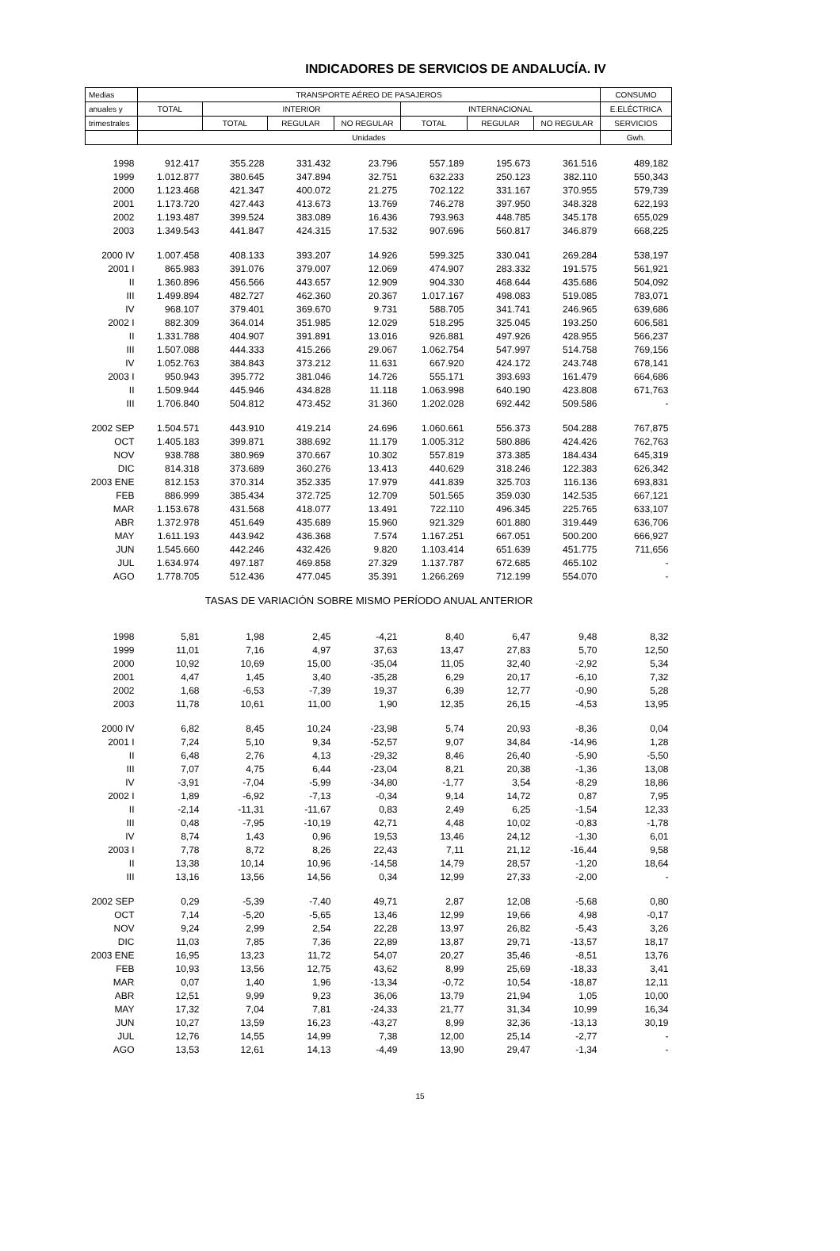INDICADORES DE SERVICIOS DE ANDALUCÍA. IV
| Medias | TRANSPORTE AÉREO DE PASAJEROS | | | | | | | CONSUMO |
| --- | --- | --- | --- | --- | --- | --- | --- | --- |
| anuales y | TOTAL | INTERIOR | | | INTERNACIONAL | | | E.ELÉCTRICA |
| trimestrales | | TOTAL | REGULAR | NO REGULAR | TOTAL | REGULAR | NO REGULAR | SERVICIOS |
| | Unidades | | | | | | | Gwh. |
| 1998 | 912.417 | 355.228 | 331.432 | 23.796 | 557.189 | 195.673 | 361.516 | 489,182 |
| 1999 | 1.012.877 | 380.645 | 347.894 | 32.751 | 632.233 | 250.123 | 382.110 | 550,343 |
| 2000 | 1.123.468 | 421.347 | 400.072 | 21.275 | 702.122 | 331.167 | 370.955 | 579,739 |
| 2001 | 1.173.720 | 427.443 | 413.673 | 13.769 | 746.278 | 397.950 | 348.328 | 622,193 |
| 2002 | 1.193.487 | 399.524 | 383.089 | 16.436 | 793.963 | 448.785 | 345.178 | 655,029 |
| 2003 | 1.349.543 | 441.847 | 424.315 | 17.532 | 907.696 | 560.817 | 346.879 | 668,225 |
| 2000 IV | 1.007.458 | 408.133 | 393.207 | 14.926 | 599.325 | 330.041 | 269.284 | 538,197 |
| 2001 I | 865.983 | 391.076 | 379.007 | 12.069 | 474.907 | 283.332 | 191.575 | 561,921 |
| II | 1.360.896 | 456.566 | 443.657 | 12.909 | 904.330 | 468.644 | 435.686 | 504,092 |
| III | 1.499.894 | 482.727 | 462.360 | 20.367 | 1.017.167 | 498.083 | 519.085 | 783,071 |
| IV | 968.107 | 379.401 | 369.670 | 9.731 | 588.705 | 341.741 | 246.965 | 639,686 |
| 2002 I | 882.309 | 364.014 | 351.985 | 12.029 | 518.295 | 325.045 | 193.250 | 606,581 |
| II | 1.331.788 | 404.907 | 391.891 | 13.016 | 926.881 | 497.926 | 428.955 | 566,237 |
| III | 1.507.088 | 444.333 | 415.266 | 29.067 | 1.062.754 | 547.997 | 514.758 | 769,156 |
| IV | 1.052.763 | 384.843 | 373.212 | 11.631 | 667.920 | 424.172 | 243.748 | 678,141 |
| 2003 I | 950.943 | 395.772 | 381.046 | 14.726 | 555.171 | 393.693 | 161.479 | 664,686 |
| II | 1.509.944 | 445.946 | 434.828 | 11.118 | 1.063.998 | 640.190 | 423.808 | 671,763 |
| III | 1.706.840 | 504.812 | 473.452 | 31.360 | 1.202.028 | 692.442 | 509.586 | - |
| 2002 SEP | 1.504.571 | 443.910 | 419.214 | 24.696 | 1.060.661 | 556.373 | 504.288 | 767,875 |
| OCT | 1.405.183 | 399.871 | 388.692 | 11.179 | 1.005.312 | 580.886 | 424.426 | 762,763 |
| NOV | 938.788 | 380.969 | 370.667 | 10.302 | 557.819 | 373.385 | 184.434 | 645,319 |
| DIC | 814.318 | 373.689 | 360.276 | 13.413 | 440.629 | 318.246 | 122.383 | 626,342 |
| 2003 ENE | 812.153 | 370.314 | 352.335 | 17.979 | 441.839 | 325.703 | 116.136 | 693,831 |
| FEB | 886.999 | 385.434 | 372.725 | 12.709 | 501.565 | 359.030 | 142.535 | 667,121 |
| MAR | 1.153.678 | 431.568 | 418.077 | 13.491 | 722.110 | 496.345 | 225.765 | 633,107 |
| ABR | 1.372.978 | 451.649 | 435.689 | 15.960 | 921.329 | 601.880 | 319.449 | 636,706 |
| MAY | 1.611.193 | 443.942 | 436.368 | 7.574 | 1.167.251 | 667.051 | 500.200 | 666,927 |
| JUN | 1.545.660 | 442.246 | 432.426 | 9.820 | 1.103.414 | 651.639 | 451.775 | 711,656 |
| JUL | 1.634.974 | 497.187 | 469.858 | 27.329 | 1.137.787 | 672.685 | 465.102 | - |
| AGO | 1.778.705 | 512.436 | 477.045 | 35.391 | 1.266.269 | 712.199 | 554.070 | - |
| | TASAS DE VARIACIÓN SOBRE MISMO PERÍODO ANUAL ANTERIOR | | | | | | | |
| 1998 | 5,81 | 1,98 | 2,45 | -4,21 | 8,40 | 6,47 | 9,48 | 8,32 |
| 1999 | 11,01 | 7,16 | 4,97 | 37,63 | 13,47 | 27,83 | 5,70 | 12,50 |
| 2000 | 10,92 | 10,69 | 15,00 | -35,04 | 11,05 | 32,40 | -2,92 | 5,34 |
| 2001 | 4,47 | 1,45 | 3,40 | -35,28 | 6,29 | 20,17 | -6,10 | 7,32 |
| 2002 | 1,68 | -6,53 | -7,39 | 19,37 | 6,39 | 12,77 | -0,90 | 5,28 |
| 2003 | 11,78 | 10,61 | 11,00 | 1,90 | 12,35 | 26,15 | -4,53 | 13,95 |
| 2000 IV | 6,82 | 8,45 | 10,24 | -23,98 | 5,74 | 20,93 | -8,36 | 0,04 |
| 2001 I | 7,24 | 5,10 | 9,34 | -52,57 | 9,07 | 34,84 | -14,96 | 1,28 |
| II | 6,48 | 2,76 | 4,13 | -29,32 | 8,46 | 26,40 | -5,90 | -5,50 |
| III | 7,07 | 4,75 | 6,44 | -23,04 | 8,21 | 20,38 | -1,36 | 13,08 |
| IV | -3,91 | -7,04 | -5,99 | -34,80 | -1,77 | 3,54 | -8,29 | 18,86 |
| 2002 I | 1,89 | -6,92 | -7,13 | -0,34 | 9,14 | 14,72 | 0,87 | 7,95 |
| II | -2,14 | -11,31 | -11,67 | 0,83 | 2,49 | 6,25 | -1,54 | 12,33 |
| III | 0,48 | -7,95 | -10,19 | 42,71 | 4,48 | 10,02 | -0,83 | -1,78 |
| IV | 8,74 | 1,43 | 0,96 | 19,53 | 13,46 | 24,12 | -1,30 | 6,01 |
| 2003 I | 7,78 | 8,72 | 8,26 | 22,43 | 7,11 | 21,12 | -16,44 | 9,58 |
| II | 13,38 | 10,14 | 10,96 | -14,58 | 14,79 | 28,57 | -1,20 | 18,64 |
| III | 13,16 | 13,56 | 14,56 | 0,34 | 12,99 | 27,33 | -2,00 | - |
| 2002 SEP | 0,29 | -5,39 | -7,40 | 49,71 | 2,87 | 12,08 | -5,68 | 0,80 |
| OCT | 7,14 | -5,20 | -5,65 | 13,46 | 12,99 | 19,66 | 4,98 | -0,17 |
| NOV | 9,24 | 2,99 | 2,54 | 22,28 | 13,97 | 26,82 | -5,43 | 3,26 |
| DIC | 11,03 | 7,85 | 7,36 | 22,89 | 13,87 | 29,71 | -13,57 | 18,17 |
| 2003 ENE | 16,95 | 13,23 | 11,72 | 54,07 | 20,27 | 35,46 | -8,51 | 13,76 |
| FEB | 10,93 | 13,56 | 12,75 | 43,62 | 8,99 | 25,69 | -18,33 | 3,41 |
| MAR | 0,07 | 1,40 | 1,96 | -13,34 | -0,72 | 10,54 | -18,87 | 12,11 |
| ABR | 12,51 | 9,99 | 9,23 | 36,06 | 13,79 | 21,94 | 1,05 | 10,00 |
| MAY | 17,32 | 7,04 | 7,81 | -24,33 | 21,77 | 31,34 | 10,99 | 16,34 |
| JUN | 10,27 | 13,59 | 16,23 | -43,27 | 8,99 | 32,36 | -13,13 | 30,19 |
| JUL | 12,76 | 14,55 | 14,99 | 7,38 | 12,00 | 25,14 | -2,77 | - |
| AGO | 13,53 | 12,61 | 14,13 | -4,49 | 13,90 | 29,47 | -1,34 | - |
15